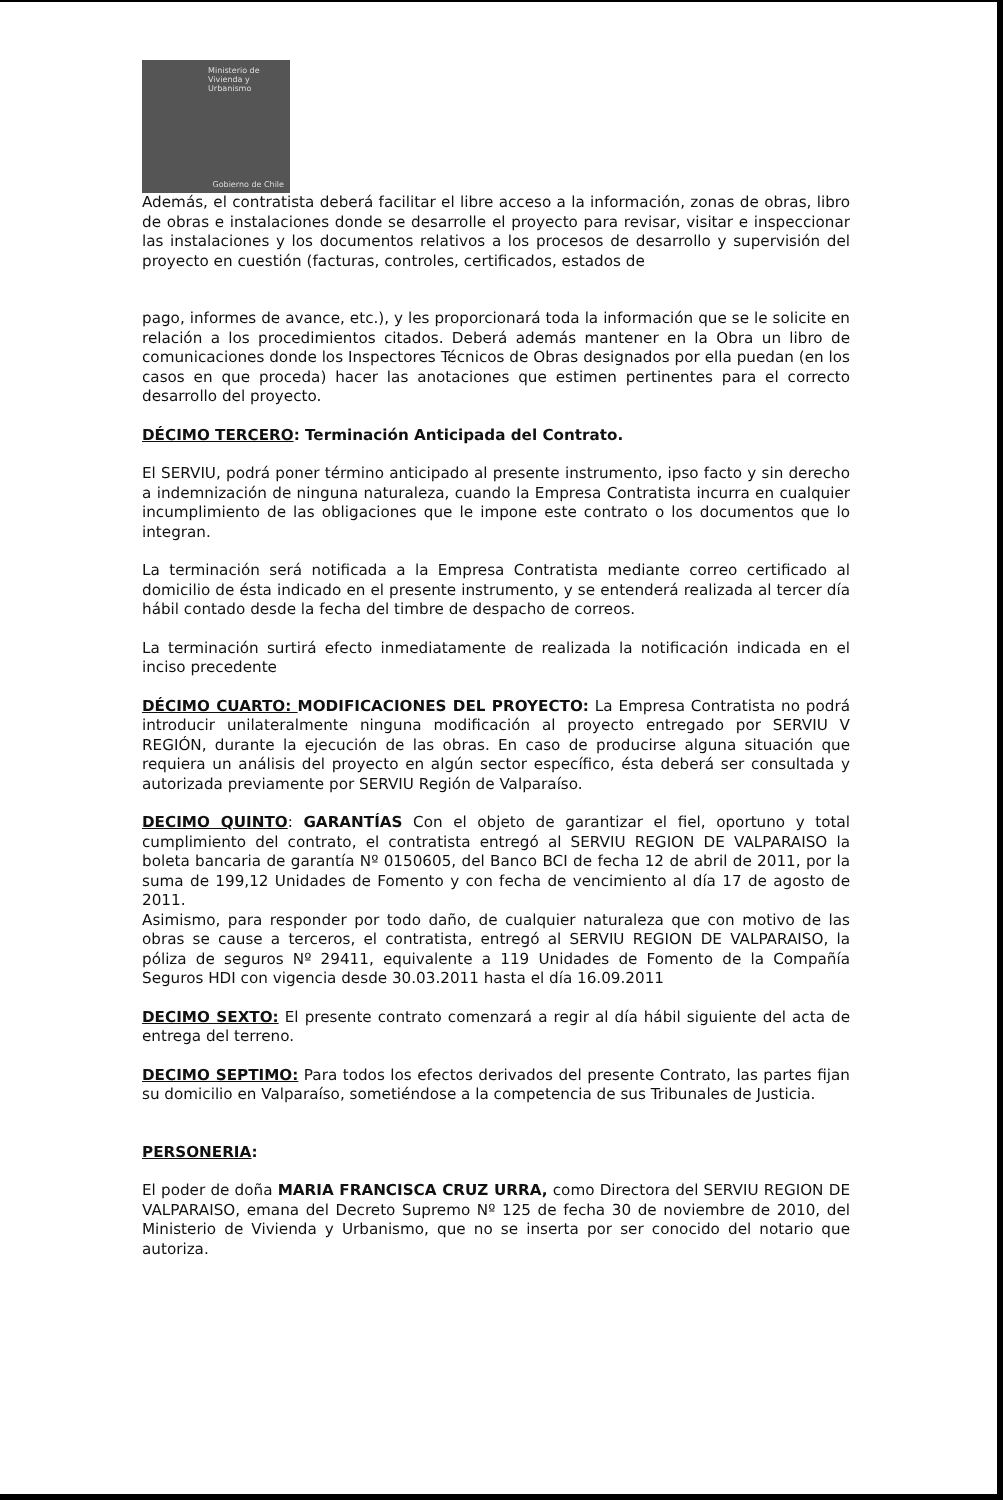Ministerio de
Vivienda y
Urbanismo
Gobierno de Chile
Además, el contratista deberá facilitar el libre acceso a la información, zonas de obras, libro de obras e instalaciones donde se desarrolle el proyecto para revisar, visitar e inspeccionar las instalaciones y los documentos relativos a los procesos de desarrollo y supervisión del proyecto en cuestión (facturas, controles, certificados, estados de
pago, informes de avance, etc.), y les proporcionará toda la información que se le solicite en relación a los procedimientos citados. Deberá además mantener en la Obra un libro de comunicaciones donde los Inspectores Técnicos de Obras designados por ella puedan (en los casos en que proceda) hacer las anotaciones que estimen pertinentes para el correcto desarrollo del proyecto.
DÉCIMO TERCERO: Terminación Anticipada del Contrato.
El SERVIU, podrá poner término anticipado al presente instrumento, ipso facto y sin derecho a indemnización de ninguna naturaleza, cuando la Empresa Contratista incurra en cualquier incumplimiento de las obligaciones que le impone este contrato o los documentos que lo integran.
La terminación será notificada a la Empresa Contratista mediante correo certificado al domicilio de ésta indicado en el presente instrumento, y se entenderá realizada al tercer día hábil contado desde la fecha del timbre de despacho de correos.
La terminación surtirá efecto inmediatamente de realizada la notificación indicada en el inciso precedente
DÉCIMO CUARTO: MODIFICACIONES DEL PROYECTO: La Empresa Contratista no podrá introducir unilateralmente ninguna modificación al proyecto entregado por SERVIU V REGIÓN, durante la ejecución de las obras. En caso de producirse alguna situación que requiera un análisis del proyecto en algún sector específico, ésta deberá ser consultada y autorizada previamente por SERVIU Región de Valparaíso.
DECIMO QUINTO: GARANTÍAS Con el objeto de garantizar el fiel, oportuno y total cumplimiento del contrato, el contratista entregó al SERVIU REGION DE VALPARAISO la boleta bancaria de garantía Nº 0150605, del Banco BCI de fecha 12 de abril de 2011, por la suma de 199,12 Unidades de Fomento y con fecha de vencimiento al día 17 de agosto de 2011.
Asimismo, para responder por todo daño, de cualquier naturaleza que con motivo de las obras se cause a terceros, el contratista, entregó al SERVIU REGION DE VALPARAISO, la póliza de seguros Nº 29411, equivalente a 119 Unidades de Fomento de la Compañía Seguros HDI con vigencia desde 30.03.2011 hasta el día 16.09.2011
DECIMO SEXTO: El presente contrato comenzará a regir al día hábil siguiente del acta de entrega del terreno.
DECIMO SEPTIMO: Para todos los efectos derivados del presente Contrato, las partes fijan su domicilio en Valparaíso, sometiéndose a la competencia de sus Tribunales de Justicia.
PERSONERIA:
El poder de doña MARIA FRANCISCA CRUZ URRA, como Directora del SERVIU REGION DE VALPARAISO, emana del Decreto Supremo Nº 125 de fecha 30 de noviembre de 2010, del Ministerio de Vivienda y Urbanismo, que no se inserta por ser conocido del notario que autoriza.